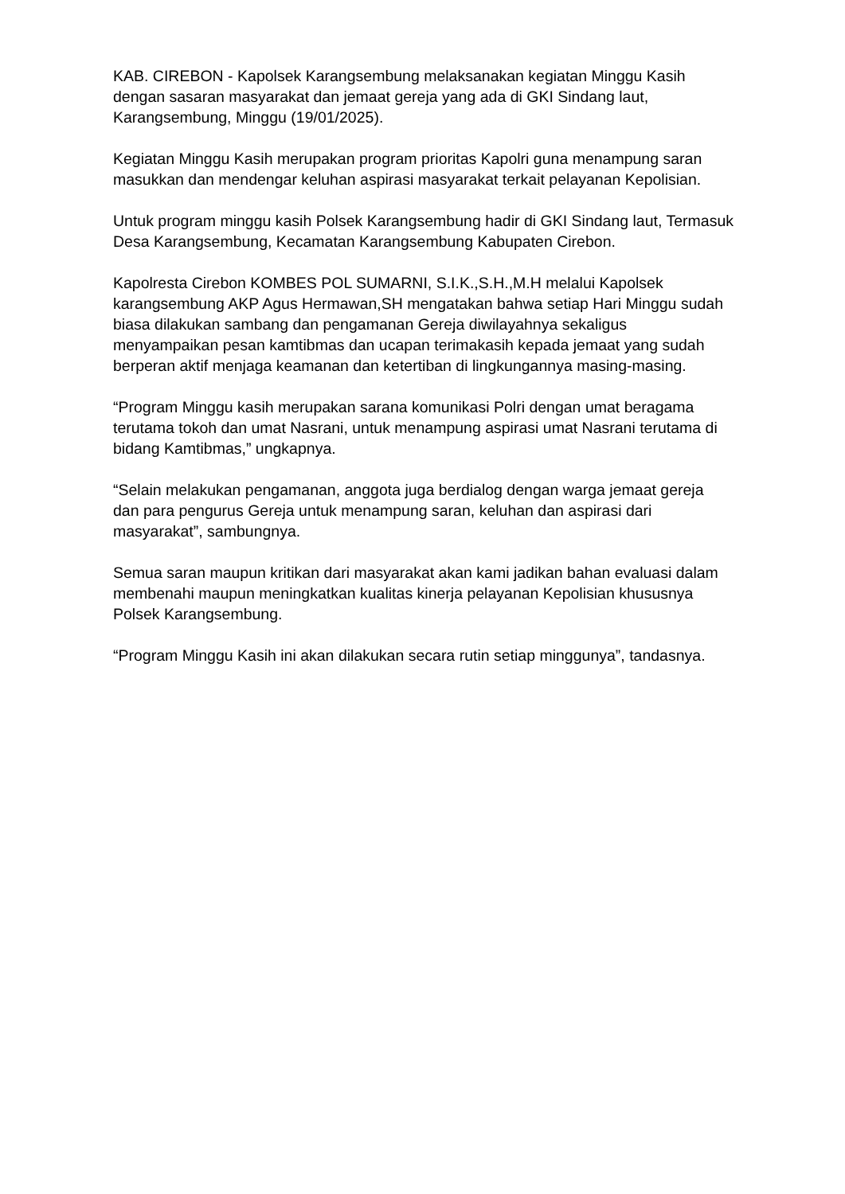KAB. CIREBON - Kapolsek Karangsembung melaksanakan kegiatan Minggu Kasih dengan sasaran masyarakat dan jemaat gereja yang ada di GKI Sindang laut, Karangsembung, Minggu (19/01/2025).
Kegiatan Minggu Kasih merupakan program prioritas Kapolri guna menampung saran masukkan dan mendengar keluhan aspirasi masyarakat terkait pelayanan Kepolisian.
Untuk program minggu kasih Polsek Karangsembung hadir di GKI Sindang laut, Termasuk Desa Karangsembung, Kecamatan Karangsembung Kabupaten Cirebon.
Kapolresta Cirebon KOMBES POL SUMARNI, S.I.K.,S.H.,M.H melalui Kapolsek karangsembung AKP Agus Hermawan,SH mengatakan bahwa setiap Hari Minggu sudah biasa dilakukan sambang dan pengamanan Gereja diwilayahnya sekaligus menyampaikan pesan kamtibmas dan ucapan terimakasih kepada jemaat yang sudah berperan aktif menjaga keamanan dan ketertiban di lingkungannya masing-masing.
“Program Minggu kasih merupakan sarana komunikasi Polri dengan umat beragama terutama tokoh dan umat Nasrani, untuk menampung aspirasi umat Nasrani terutama di bidang Kamtibmas,” ungkapnya.
“Selain melakukan pengamanan, anggota juga berdialog dengan warga jemaat gereja dan para pengurus Gereja untuk menampung saran, keluhan dan aspirasi dari masyarakat”, sambungnya.
Semua saran maupun kritikan dari masyarakat akan kami jadikan bahan evaluasi dalam membenahi maupun meningkatkan kualitas kinerja pelayanan Kepolisian khususnya Polsek Karangsembung.
“Program Minggu Kasih ini akan dilakukan secara rutin setiap minggunya”, tandasnya.